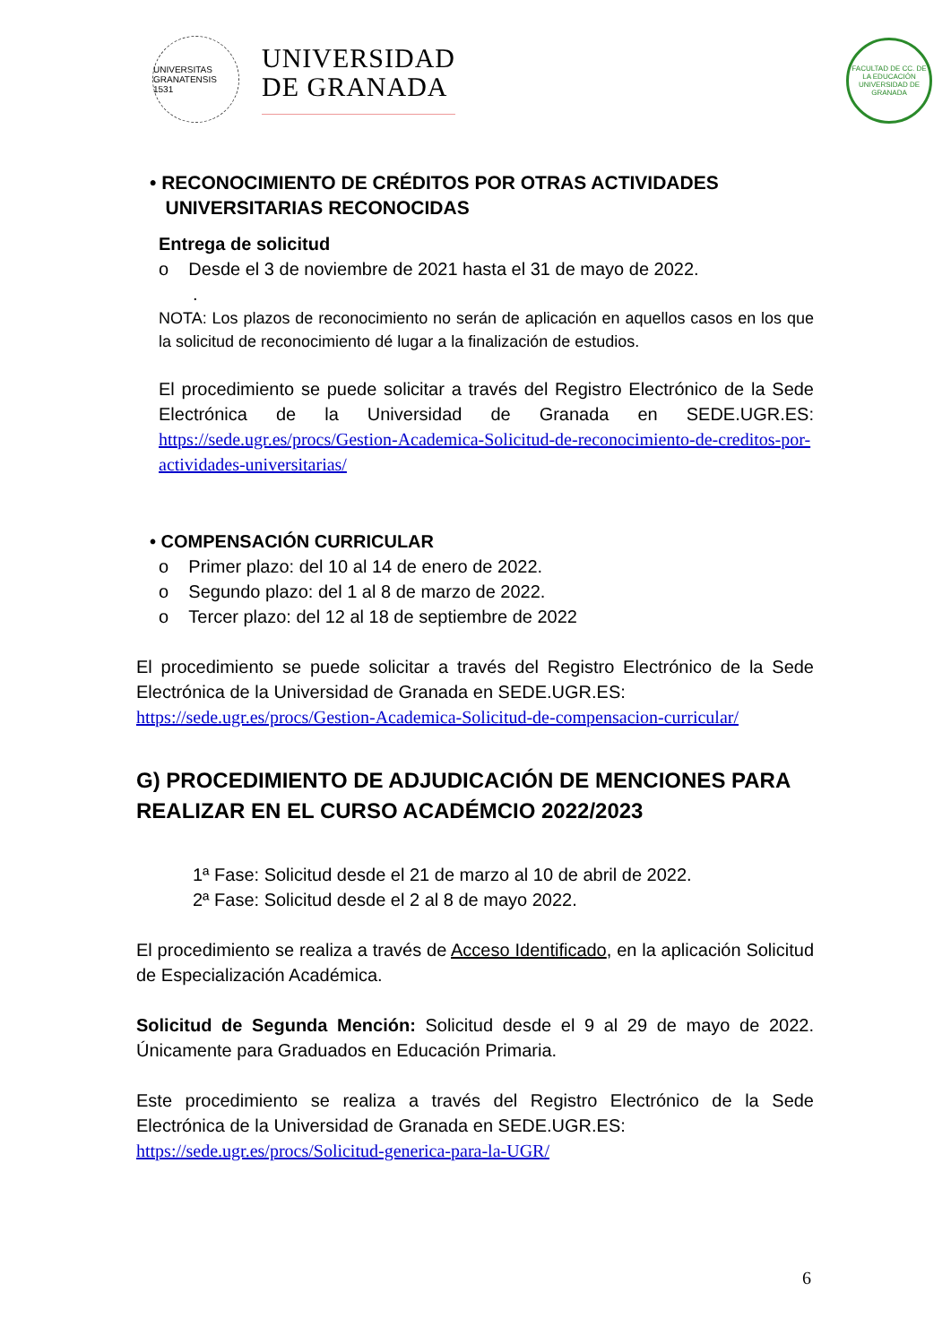UNIVERSITAS GRANATENSIS 1531
UNIVERSIDAD
DE GRANADA
FACULTAD DE CC. DE LA EDUCACIÓN UNIVERSIDAD DE GRANADA
• RECONOCIMIENTO DE CRÉDITOS POR OTRAS ACTIVIDADES
UNIVERSITARIAS RECONOCIDAS
Entrega de solicitud
o Desde el 3 de noviembre de 2021 hasta el 31 de mayo de 2022.
.
NOTA: Los plazos de reconocimiento no serán de aplicación en aquellos casos en los que la solicitud de reconocimiento dé lugar a la finalización de estudios.
El procedimiento se puede solicitar a través del Registro Electrónico de la Sede Electrónica de la Universidad de Granada en SEDE.UGR.ES: https://sede.ugr.es/procs/Gestion-Academica-Solicitud-de-reconocimiento-de-creditos-por-actividades-universitarias/
• COMPENSACIÓN CURRICULAR
o Primer plazo: del 10 al 14 de enero de 2022.
o Segundo plazo: del 1 al 8 de marzo de 2022.
o Tercer plazo: del 12 al 18 de septiembre de 2022
El procedimiento se puede solicitar a través del Registro Electrónico de la Sede Electrónica de la Universidad de Granada en SEDE.UGR.ES:
https://sede.ugr.es/procs/Gestion-Academica-Solicitud-de-compensacion-curricular/
G) PROCEDIMIENTO DE ADJUDICACIÓN DE MENCIONES PARA REALIZAR EN EL CURSO ACADÉMCIO 2022/2023
1ª Fase: Solicitud desde el 21 de marzo al 10 de abril de 2022.
2ª Fase: Solicitud desde el 2 al 8 de mayo 2022.
El procedimiento se realiza a través de Acceso Identificado, en la aplicación Solicitud de Especialización Académica.
Solicitud de Segunda Mención: Solicitud desde el 9 al 29 de mayo de 2022. Únicamente para Graduados en Educación Primaria.
Este procedimiento se realiza a través del Registro Electrónico de la Sede Electrónica de la Universidad de Granada en SEDE.UGR.ES:
https://sede.ugr.es/procs/Solicitud-generica-para-la-UGR/
6